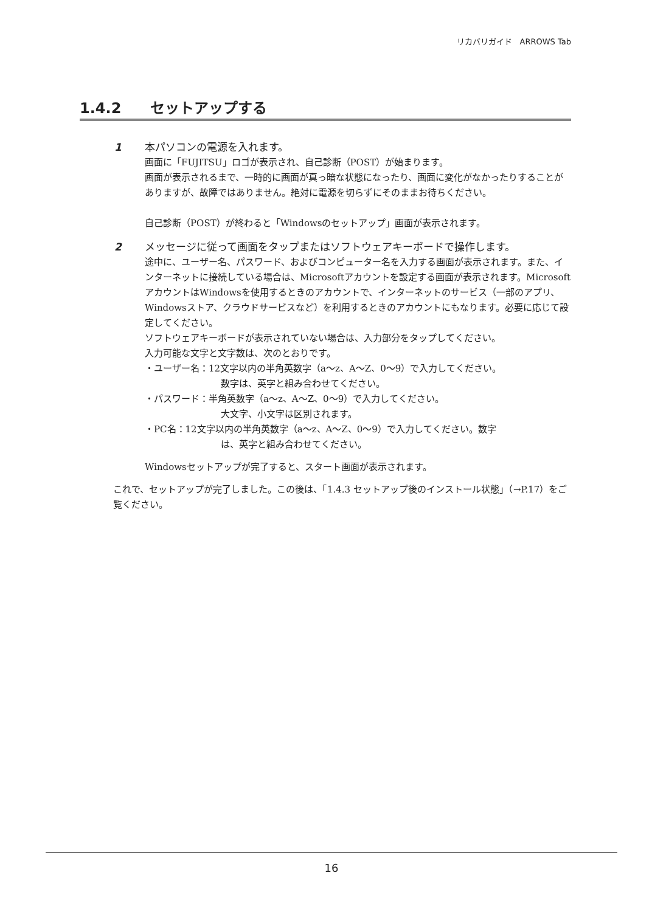リカバリガイド　ARROWS Tab
1.4.2　　セットアップする
1 本パソコンの電源を入れます。
画面に「FUJITSU」ロゴが表示され、自己診断（POST）が始まります。
画面が表示されるまで、一時的に画面が真っ暗な状態になったり、画面に変化がなかったりすることがありますが、故障ではありません。絶対に電源を切らずにそのままお待ちください。
自己診断（POST）が終わると「Windowsのセットアップ」画面が表示されます。
2 メッセージに従って画面をタップまたはソフトウェアキーボードで操作します。
途中に、ユーザー名、パスワード、およびコンピューター名を入力する画面が表示されます。また、インターネットに接続している場合は、Microsoftアカウントを設定する画面が表示されます。MicrosoftアカウントはWindowsを使用するときのアカウントで、インターネットのサービス（一部のアプリ、Windowsストア、クラウドサービスなど）を利用するときのアカウントにもなります。必要に応じて設定してください。
ソフトウェアキーボードが表示されていない場合は、入力部分をタップしてください。
入力可能な文字と文字数は、次のとおりです。
・ユーザー名：12文字以内の半角英数字（a～z、A～Z、0～9）で入力してください。
数字は、英字と組み合わせてください。
・パスワード：半角英数字（a～z、A～Z、0～9）で入力してください。
大文字、小文字は区別されます。
・PC名：12文字以内の半角英数字（a～z、A～Z、0～9）で入力してください。数字
は、英字と組み合わせてください。
Windowsセットアップが完了すると、スタート画面が表示されます。
これで、セットアップが完了しました。この後は、「1.4.3 セットアップ後のインストール状態」（→P.17）をご覧ください。
16